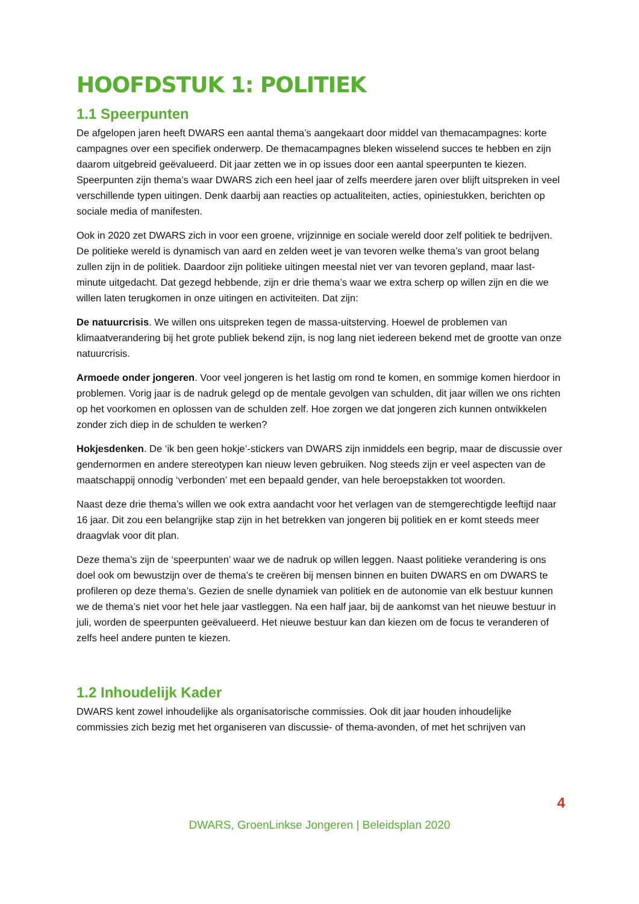HOOFDSTUK 1: POLITIEK
1.1 Speerpunten
De afgelopen jaren heeft DWARS een aantal thema’s aangekaart door middel van themacampagnes: korte campagnes over een specifiek onderwerp. De themacampagnes bleken wisselend succes te hebben en zijn daarom uitgebreid geëvalueerd. Dit jaar zetten we in op issues door een aantal speerpunten te kiezen. Speerpunten zijn thema’s waar DWARS zich een heel jaar of zelfs meerdere jaren over blijft uitspreken in veel verschillende typen uitingen. Denk daarbij aan reacties op actualiteiten, acties, opiniestukken, berichten op sociale media of manifesten.
Ook in 2020 zet DWARS zich in voor een groene, vrijzinnige en sociale wereld door zelf politiek te bedrijven. De politieke wereld is dynamisch van aard en zelden weet je van tevoren welke thema’s van groot belang zullen zijn in de politiek. Daardoor zijn politieke uitingen meestal niet ver van tevoren gepland, maar last-minute uitgedacht. Dat gezegd hebbende, zijn er drie thema’s waar we extra scherp op willen zijn en die we willen laten terugkomen in onze uitingen en activiteiten. Dat zijn:
De natuurcrisis. We willen ons uitspreken tegen de massa-uitsterving. Hoewel de problemen van klimaatverandering bij het grote publiek bekend zijn, is nog lang niet iedereen bekend met de grootte van onze natuurcrisis.
Armoede onder jongeren. Voor veel jongeren is het lastig om rond te komen, en sommige komen hierdoor in problemen. Vorig jaar is de nadruk gelegd op de mentale gevolgen van schulden, dit jaar willen we ons richten op het voorkomen en oplossen van de schulden zelf. Hoe zorgen we dat jongeren zich kunnen ontwikkelen zonder zich diep in de schulden te werken?
Hokjesdenken. De ‘ik ben geen hokje’-stickers van DWARS zijn inmiddels een begrip, maar de discussie over gendernormen en andere stereotypen kan nieuw leven gebruiken. Nog steeds zijn er veel aspecten van de maatschappij onnodig ‘verbonden’ met een bepaald gender, van hele beroepstakken tot woorden.
Naast deze drie thema’s willen we ook extra aandacht voor het verlagen van de stemgerechtigde leeftijd naar 16 jaar. Dit zou een belangrijke stap zijn in het betrekken van jongeren bij politiek en er komt steeds meer draagvlak voor dit plan.
Deze thema’s zijn de ‘speerpunten’ waar we de nadruk op willen leggen. Naast politieke verandering is ons doel ook om bewustzijn over de thema’s te creëren bij mensen binnen en buiten DWARS en om DWARS te profileren op deze thema’s. Gezien de snelle dynamiek van politiek en de autonomie van elk bestuur kunnen we de thema’s niet voor het hele jaar vastleggen. Na een half jaar, bij de aankomst van het nieuwe bestuur in juli, worden de speerpunten geëvalueerd. Het nieuwe bestuur kan dan kiezen om de focus te veranderen of zelfs heel andere punten te kiezen.
1.2 Inhoudelijk Kader
DWARS kent zowel inhoudelijke als organisatorische commissies. Ook dit jaar houden inhoudelijke commissies zich bezig met het organiseren van discussie- of thema-avonden, of met het schrijven van
4
DWARS, GroenLinkse Jongeren | Beleidsplan 2020